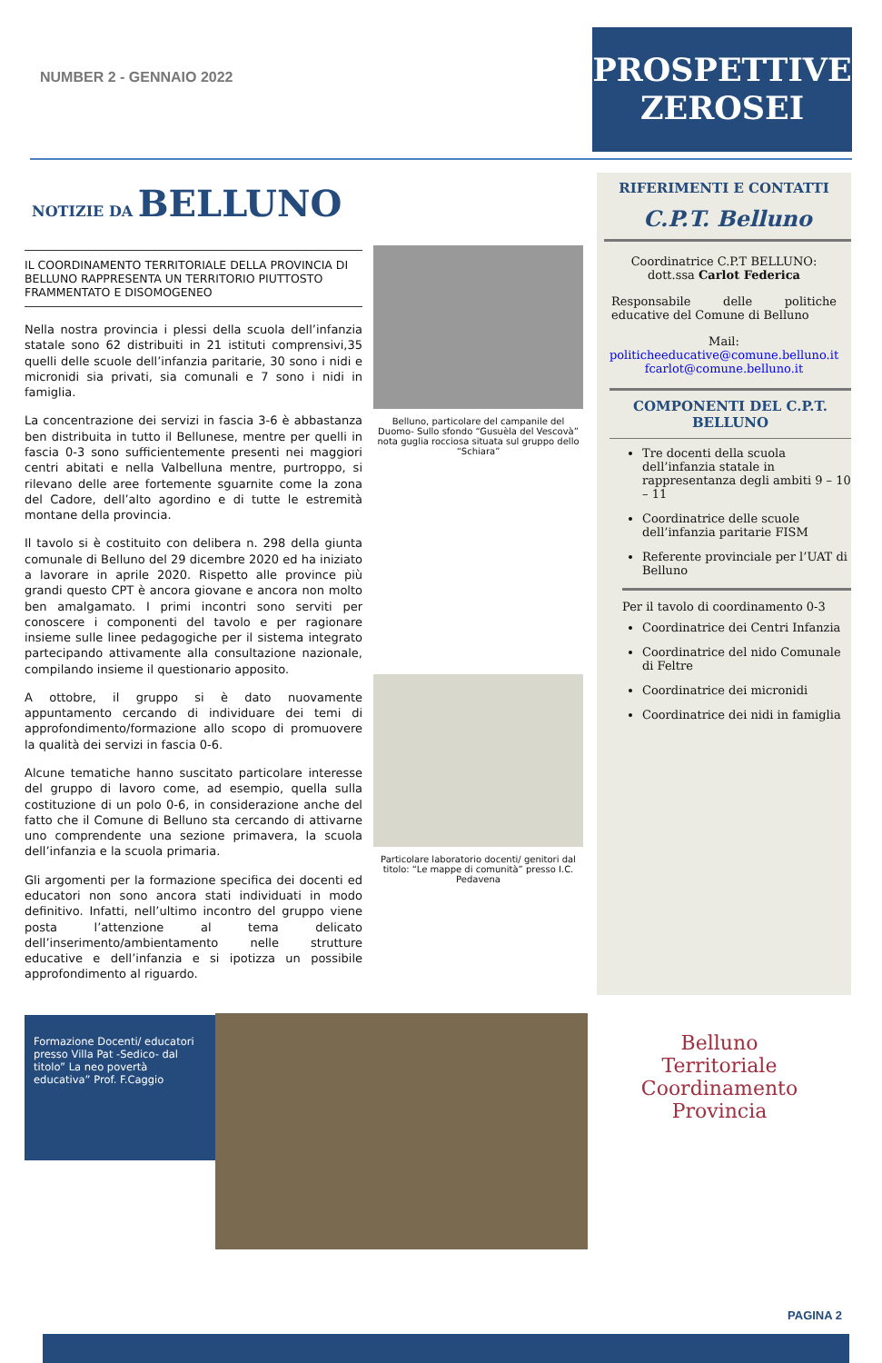NUMBER 2 - GENNAIO 2022
PROSPETTIVE
ZEROSEI
NOTIZIE DA BELLUNO
IL COORDINAMENTO TERRITORIALE DELLA PROVINCIA DI BELLUNO RAPPRESENTA UN TERRITORIO PIUTTOSTO FRAMMENTATO E DISOMOGENEO
Nella nostra provincia i plessi della scuola dell’infanzia statale sono 62 distribuiti in 21 istituti comprensivi,35 quelli delle scuole dell’infanzia paritarie, 30 sono i nidi e micronidi sia privati, sia comunali e 7 sono i nidi in famiglia.
La concentrazione dei servizi in fascia 3-6 è abbastanza ben distribuita in tutto il Bellunese, mentre per quelli in fascia 0-3 sono sufficientemente presenti nei maggiori centri abitati e nella Valbelluna mentre, purtroppo, si rilevano delle aree fortemente sguarnite come la zona del Cadore, dell’alto agordino e di tutte le estremità montane della provincia.
Il tavolo si è costituito con delibera n. 298 della giunta comunale di Belluno del 29 dicembre 2020 ed ha iniziato a lavorare in aprile 2020. Rispetto alle province più grandi questo CPT è ancora giovane e ancora non molto ben amalgamato. I primi incontri sono serviti per conoscere i componenti del tavolo e per ragionare insieme sulle linee pedagogiche per il sistema integrato partecipando attivamente alla consultazione nazionale, compilando insieme il questionario apposito.
A ottobre, il gruppo si è dato nuovamente appuntamento cercando di individuare dei temi di approfondimento/formazione allo scopo di promuovere la qualità dei servizi in fascia 0-6.
Alcune tematiche hanno suscitato particolare interesse del gruppo di lavoro come, ad esempio, quella sulla costituzione di un polo 0-6, in considerazione anche del fatto che il Comune di Belluno sta cercando di attivarne uno comprendente una sezione primavera, la scuola dell’infanzia e la scuola primaria.
Gli argomenti per la formazione specifica dei docenti ed educatori non sono ancora stati individuati in modo definitivo. Infatti, nell’ultimo incontro del gruppo viene posta l’attenzione al tema delicato dell’inserimento/ambientamento nelle strutture educative e dell’infanzia e si ipotizza un possibile approfondimento al riguardo.
Belluno, particolare del campanile del Duomo- Sullo sfondo “Gusuèla del Vescovà” nota guglia rocciosa situata sul gruppo dello “Schiara”
Particolare laboratorio docenti/ genitori dal titolo: “Le mappe di comunità” presso I.C. Pedavena
RIFERIMENTI E CONTATTI
C.P.T. Belluno
Coordinatrice C.P.T BELLUNO:
dott.ssa Carlot Federica
Responsabile delle politiche educative del Comune di Belluno
Mail:
politicheeducative@comune.belluno.it
fcarlot@comune.belluno.it
COMPONENTI DEL C.P.T. BELLUNO
Tre docenti della scuola dell’infanzia statale in rappresentanza degli ambiti 9 – 10 – 11
Coordinatrice delle scuole dell’infanzia paritarie FISM
Referente provinciale per l’UAT di Belluno
Per il tavolo di coordinamento 0-3
Coordinatrice dei Centri Infanzia
Coordinatrice del nido Comunale di Feltre
Coordinatrice dei micronidi
Coordinatrice dei nidi in famiglia
Formazione Docenti/ educatori presso Villa Pat -Sedico- dal titolo” La neo povertà educativa” Prof. F.Caggio
Belluno
Territoriale
Coordinamento
Provincia
PAGINA 2